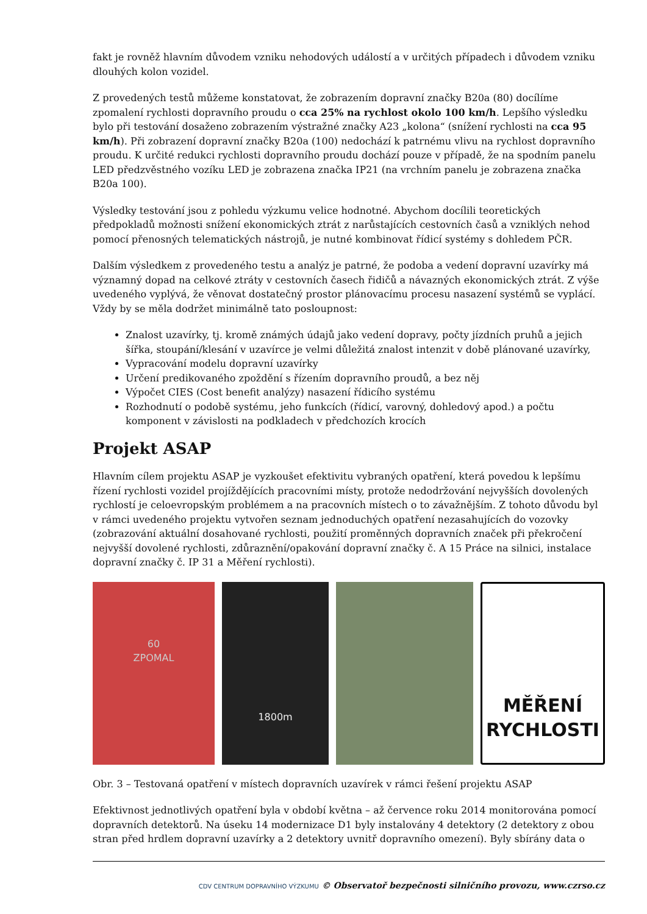fakt je rovněž hlavním důvodem vzniku nehodových událostí a v určitých případech i důvodem vzniku dlouhých kolon vozidel.
Z provedených testů můžeme konstatovat, že zobrazením dopravní značky B20a (80) docílíme zpomalení rychlosti dopravního proudu o cca 25% na rychlost okolo 100 km/h. Lepšího výsledku bylo při testování dosaženo zobrazením výstražné značky A23 „kolona“ (snížení rychlosti na cca 95 km/h). Při zobrazení dopravní značky B20a (100) nedochází k patrnému vlivu na rychlost dopravního proudu. K určité redukci rychlosti dopravního proudu dochází pouze v případě, že na spodním panelu LED předzvěstného vozíku LED je zobrazena značka IP21 (na vrchním panelu je zobrazena značka B20a 100).
Výsledky testování jsou z pohledu výzkumu velice hodnotné. Abychom docílili teoretických předpokladů možnosti snížení ekonomických ztrát z narůstajících cestovních časů a vzniklých nehod pomocí přenosných telematických nástrojů, je nutné kombinovat řídicí systémy s dohledem PČR.
Dalším výsledkem z provedeného testu a analýz je patrné, že podoba a vedení dopravní uzavírky má významný dopad na celkové ztráty v cestovních časech řidičů a návazných ekonomických ztrát. Z výše uvedeného vyplývá, že věnovat dostatečný prostor plánovacímu procesu nasazení systémů se vyplácí. Vždy by se měla dodržet minimálně tato posloupnost:
Znalost uzavírky, tj. kromě známých údajů jako vedení dopravy, počty jízdních pruhů a jejich šířka, stoupání/klesání v uzavírce je velmi důležitá znalost intenzit v době plánované uzavírky,
Vypracování modelu dopravní uzavírky
Určení predikovaného zpoždění s řízením dopravního proudů, a bez něj
Výpočet CIES (Cost benefit analýzy) nasazení řídicího systému
Rozhodnutí o podobě systému, jeho funkcích (řídicí, varovný, dohledový apod.) a počtu komponent v závislosti na podkladech v předchozích krocích
Projekt ASAP
Hlavním cílem projektu ASAP je vyzkoušet efektivitu vybraných opatření, která povedou k lepšímu řízení rychlosti vozidel projíždějících pracovními místy, protože nedodržování nejvyšších dovolených rychlostí je celoevropským problémem a na pracovních místech o to závažnějším. Z tohoto důvodu byl v rámci uvedeného projektu vytvořen seznam jednoduchých opatření nezasahujících do vozovky (zobrazování aktuální dosahované rychlosti, použití proměnných dopravních značek při překročení nejvyšší dovolené rychlosti, zdůraznění/opakování dopravní značky č. A 15 Práce na silnici, instalace dopravní značky č. IP 31 a Měření rychlosti).
60
ZPOMAL
1800m
MĚŘENÍ
RYCHLOSTI
Obr. 3 – Testovaná opatření v místech dopravních uzavírek v rámci řešení projektu ASAP
Efektivnost jednotlivých opatření byla v období května – až července roku 2014 monitorována pomocí dopravních detektorů. Na úseku 14 modernizace D1 byly instalovány 4 detektory (2 detektory z obou stran před hrdlem dopravní uzavírky a 2 detektory uvnitř dopravního omezení). Byly sbírány data o
CDV CENTRUM DOPRAVNÍHO VÝZKUMU © Observatoř bezpečnosti silničního provozu, www.czrso.cz